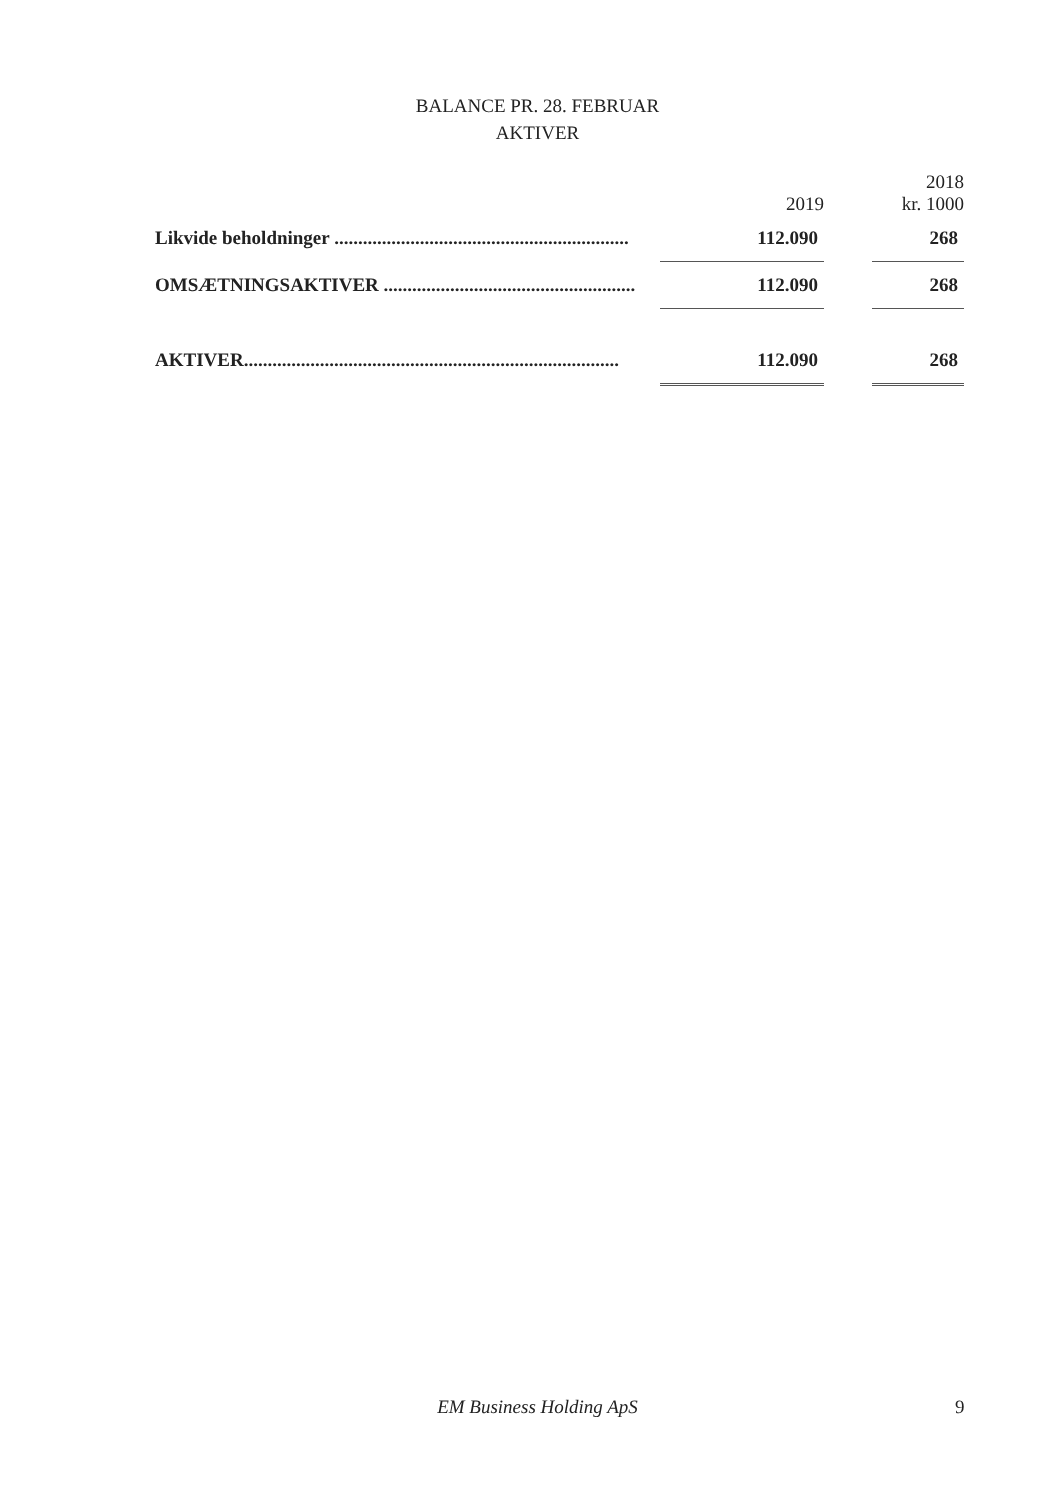BALANCE PR. 28. FEBRUAR
AKTIVER
| | 2019 | | 2018 kr. 1000 |
| --- | --- | --- | --- |
| Likvide beholdninger .............................................................. | 112.090 | | 268 |
| OMSÆTNINGSAKTIVER ..................................................... | 112.090 | | 268 |
| AKTIVER............................................................................... | 112.090 | | 268 |
EM Business Holding ApS 9